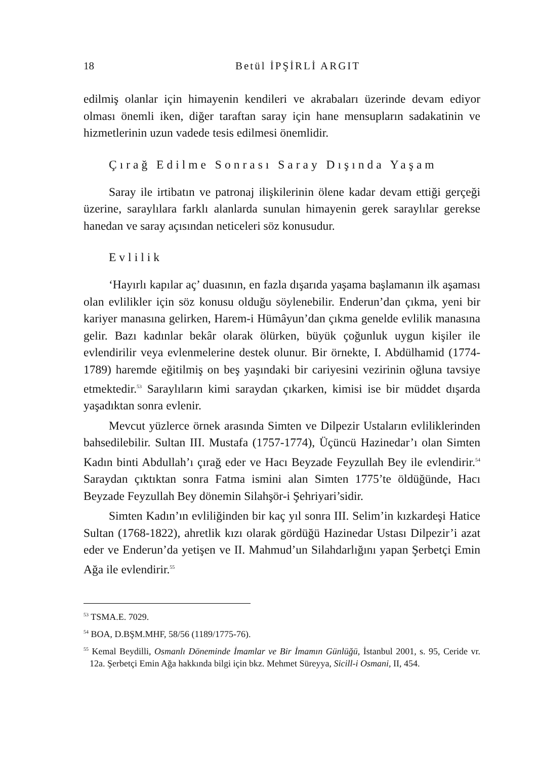18 Betül İPŞİRLİ ARGIT
edilmiş olanlar için himayenin kendileri ve akrabaları üzerinde devam ediyor olması önemli iken, diğer taraftan saray için hane mensupların sadakatinin ve hizmetlerinin uzun vadede tesis edilmesi önemlidir.
Çırağ Edilme Sonrası Saray Dışında Yaşam
Saray ile irtibatın ve patronaj ilişkilerinin ölene kadar devam ettiği gerçeği üzerine, saraylılara farklı alanlarda sunulan himayenin gerek saraylılar gerekse hanedan ve saray açısından neticeleri söz konusudur.
Evlilik
‘Hayırlı kapılar aç’ duasının, en fazla dışarıda yaşama başlamanın ilk aşaması olan evlilikler için söz konusu olduğu söylenebilir. Enderun’dan çıkma, yeni bir kariyer manasına gelirken, Harem-i Hümâyun’dan çıkma genelde evlilik manasına gelir. Bazı kadınlar bekâr olarak ölürken, büyük çoğunluk uygun kişiler ile evlendirilir veya evlenmelerine destek olunur. Bir örnekte, I. Abdülhamid (1774-1789) haremde eğitilmiş on beş yaşındaki bir cariyesini vezirinin oğluna tavsiye etmektedir.<sup>53</sup> Saraylıların kimi saraydan çıkarken, kimisi ise bir müddet dışarda yaşadıktan sonra evlenir.
Mevcut yüzlerce örnek arasında Simten ve Dilpezir Ustaların evliliklerinden bahsedilebilir. Sultan III. Mustafa (1757-1774), Üçüncü Hazinedar’ı olan Simten Kadın binti Abdullah’ı çırağ eder ve Hacı Beyzade Feyzullah Bey ile evlendirir.<sup>54</sup> Saraydan çıktıktan sonra Fatma ismini alan Simten 1775’te öldüğünde, Hacı Beyzade Feyzullah Bey dönemin Silahşör-i Şehriyari’sidir.
Simten Kadın’ın evliliğinden bir kaç yıl sonra III. Selim’in kızkardeşi Hatice Sultan (1768-1822), ahretlik kızı olarak gördüğü Hazinedar Ustası Dilpezir’i azat eder ve Enderun’da yetişen ve II. Mahmud’un Silahdarlığını yapan Şerbetçi Emin Ağa ile evlendirir.<sup>55</sup>
<sup>53</sup> TSMA.E. 7029.
<sup>54</sup> BOA, D.BŞM.MHF, 58/56 (1189/1775-76).
<sup>55</sup> Kemal Beydilli, Osmanlı Döneminde İmamlar ve Bir İmamın Günlüğü, İstanbul 2001, s. 95, Ceride vr. 12a. Şerbetçi Emin Ağa hakkında bilgi için bkz. Mehmet Süreyya, Sicill-i Osmani, II, 454.